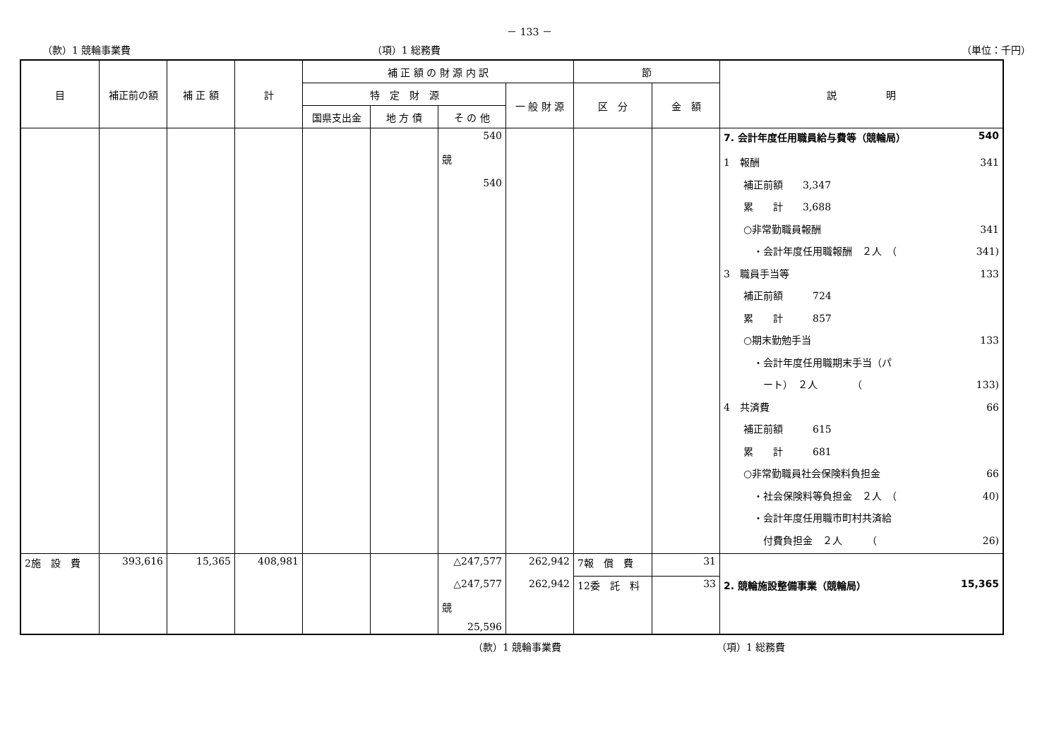－ 133 －
（款）1 競輪事業費 （項）1 総務費 （単位：千円）
| 目 | 補正前の額 | 補 正 額 | 計 | 補 正 額 の 財 源 内 訳 | | | | 節 | | 説 明 |
| --- | --- | --- | --- | --- | --- | --- | --- | --- | --- | --- |
| | | | | 特 定 財 源 | | | 一 般 財 源 | 区 分 | 金 額 | |
| | | | | 国県支出金 | 地 方 債 | そ の 他 | | | | |
| | | | | | | 540 | | | | 7. 会計年度任用職員給与費等（競輪局） 540 |
| | | | | | | 競 540 | | | | 1 報酬 341 補正前額 3,347 累 計 3,688 ○非常勤職員報酬 341 ・会計年度任用職報酬 ２人 （ 341) 3 職員手当等 133 補正前額 724 累 計 857 ○期末勤勉手当 133 ・会計年度任用職期末手当（パ ート） ２人 （ 133) 4 共済費 66 補正前額 615 累 計 681 ○非常勤職員社会保険料負担金 66 ・社会保険料等負担金 ２人 （ 40) ・会計年度任用職市町村共済給 付費負担金 ２人 （ 26) |
| 2施 設 費 | 393,616 | 15,365 | 408,981 | | | △247,577 | 262,942 | 7報 償 費 | 31 | |
| | | | | | | △247,577 | 262,942 | 12委 託 料 | 33 | 2. 競輪施設整備事業（競輪局） 15,365 |
| | | | | | | 競 25,596 | | | | |
（款）1 競輪事業費 （項）1 総務費